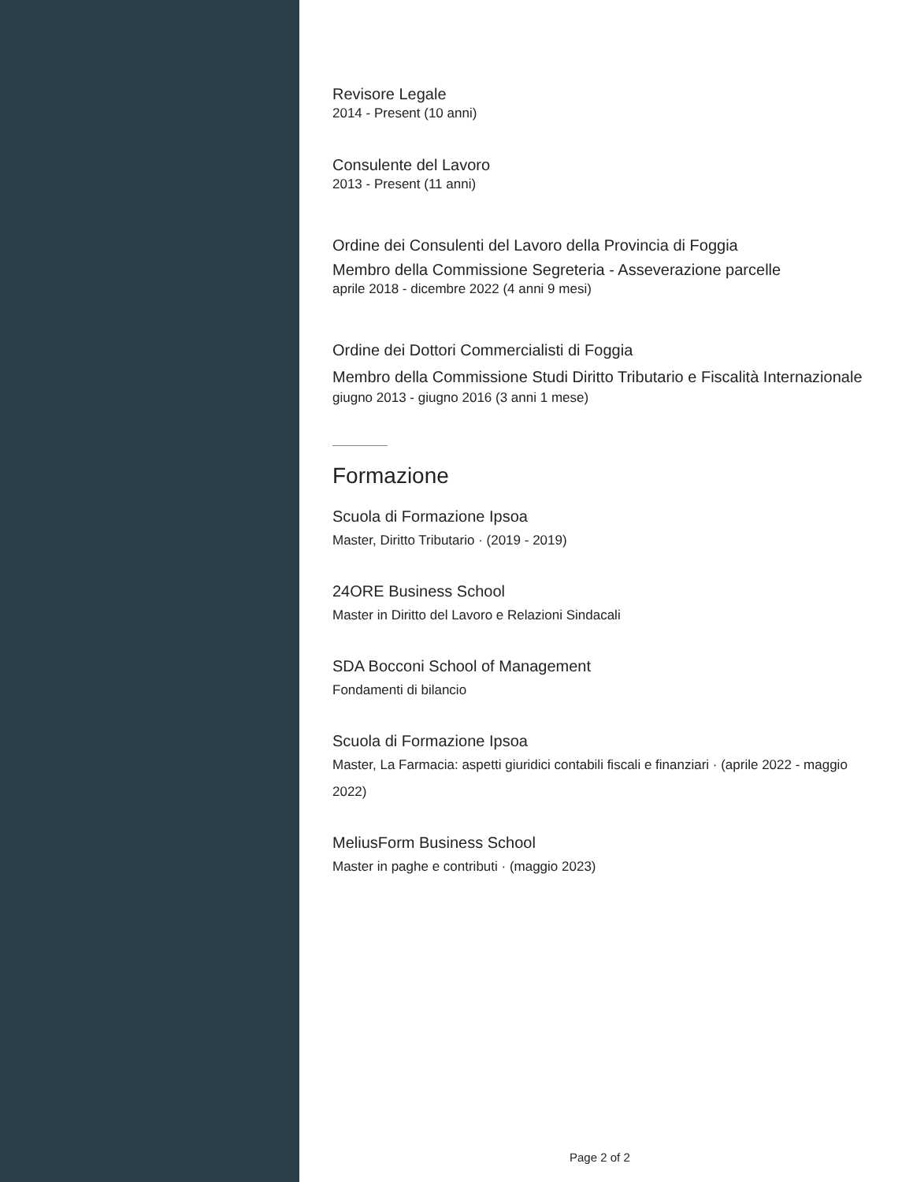Revisore Legale
2014 - Present (10 anni)
Consulente del Lavoro
2013 - Present (11 anni)
Ordine dei Consulenti del Lavoro della Provincia di Foggia
Membro della Commissione Segreteria - Asseverazione parcelle
aprile 2018 - dicembre 2022 (4 anni 9 mesi)
Ordine dei Dottori Commercialisti di Foggia
Membro della Commissione Studi Diritto Tributario e Fiscalità Internazionale
giugno 2013 - giugno 2016 (3 anni 1 mese)
Formazione
Scuola di Formazione Ipsoa
Master, Diritto Tributario · (2019 - 2019)
24ORE Business School
Master in Diritto del Lavoro e Relazioni Sindacali
SDA Bocconi School of Management
Fondamenti di bilancio
Scuola di Formazione Ipsoa
Master, La Farmacia: aspetti giuridici contabili fiscali e finanziari · (aprile 2022 - maggio 2022)
MeliusForm Business School
Master in paghe e contributi · (maggio 2023)
Page 2 of 2